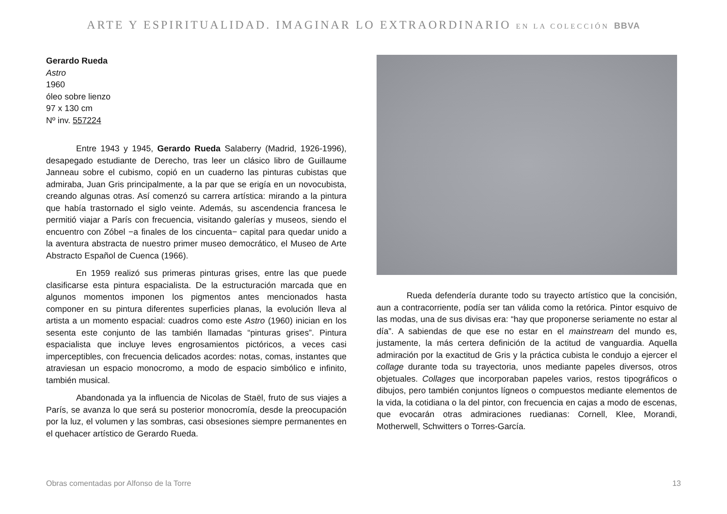ARTE Y ESPIRITUALIDAD. IMAGINAR LO EXTRAORDINARIO EN LA COLECCIÓN BBVA
Gerardo Rueda
Astro
1960
óleo sobre lienzo
97 x 130 cm
Nº inv. 557224
Entre 1943 y 1945, Gerardo Rueda Salaberry (Madrid, 1926-1996), desapegado estudiante de Derecho, tras leer un clásico libro de Guillaume Janneau sobre el cubismo, copió en un cuaderno las pinturas cubistas que admiraba, Juan Gris principalmente, a la par que se erigía en un novocubista, creando algunas otras. Así comenzó su carrera artística: mirando a la pintura que había trastornado el siglo veinte. Además, su ascendencia francesa le permitió viajar a París con frecuencia, visitando galerías y museos, siendo el encuentro con Zóbel −a finales de los cincuenta− capital para quedar unido a la aventura abstracta de nuestro primer museo democrático, el Museo de Arte Abstracto Español de Cuenca (1966).
En 1959 realizó sus primeras pinturas grises, entre las que puede clasificarse esta pintura espacialista. De la estructuración marcada que en algunos momentos imponen los pigmentos antes mencionados hasta componer en su pintura diferentes superficies planas, la evolución lleva al artista a un momento espacial: cuadros como este Astro (1960) inician en los sesenta este conjunto de las también llamadas “pinturas grises”. Pintura espacialista que incluye leves engrosamientos pictóricos, a veces casi imperceptibles, con frecuencia delicados acordes: notas, comas, instantes que atraviesan un espacio monocromo, a modo de espacio simbólico e infinito, también musical.
Abandonada ya la influencia de Nicolas de Staël, fruto de sus viajes a París, se avanza lo que será su posterior monocromía, desde la preocupación por la luz, el volumen y las sombras, casi obsesiones siempre permanentes en el quehacer artístico de Gerardo Rueda.
Rueda defendería durante todo su trayecto artístico que la concisión, aun a contracorriente, podía ser tan válida como la retórica. Pintor esquivo de las modas, una de sus divisas era: “hay que proponerse seriamente no estar al día”. A sabiendas de que ese no estar en el mainstream del mundo es, justamente, la más certera definición de la actitud de vanguardia. Aquella admiración por la exactitud de Gris y la práctica cubista le condujo a ejercer el collage durante toda su trayectoria, unos mediante papeles diversos, otros objetuales. Collages que incorporaban papeles varios, restos tipográficos o dibujos, pero también conjuntos lígneos o compuestos mediante elementos de la vida, la cotidiana o la del pintor, con frecuencia en cajas a modo de escenas, que evocarán otras admiraciones ruedianas: Cornell, Klee, Morandi, Motherwell, Schwitters o Torres-García.
Obras comentadas por Alfonso de la Torre 13